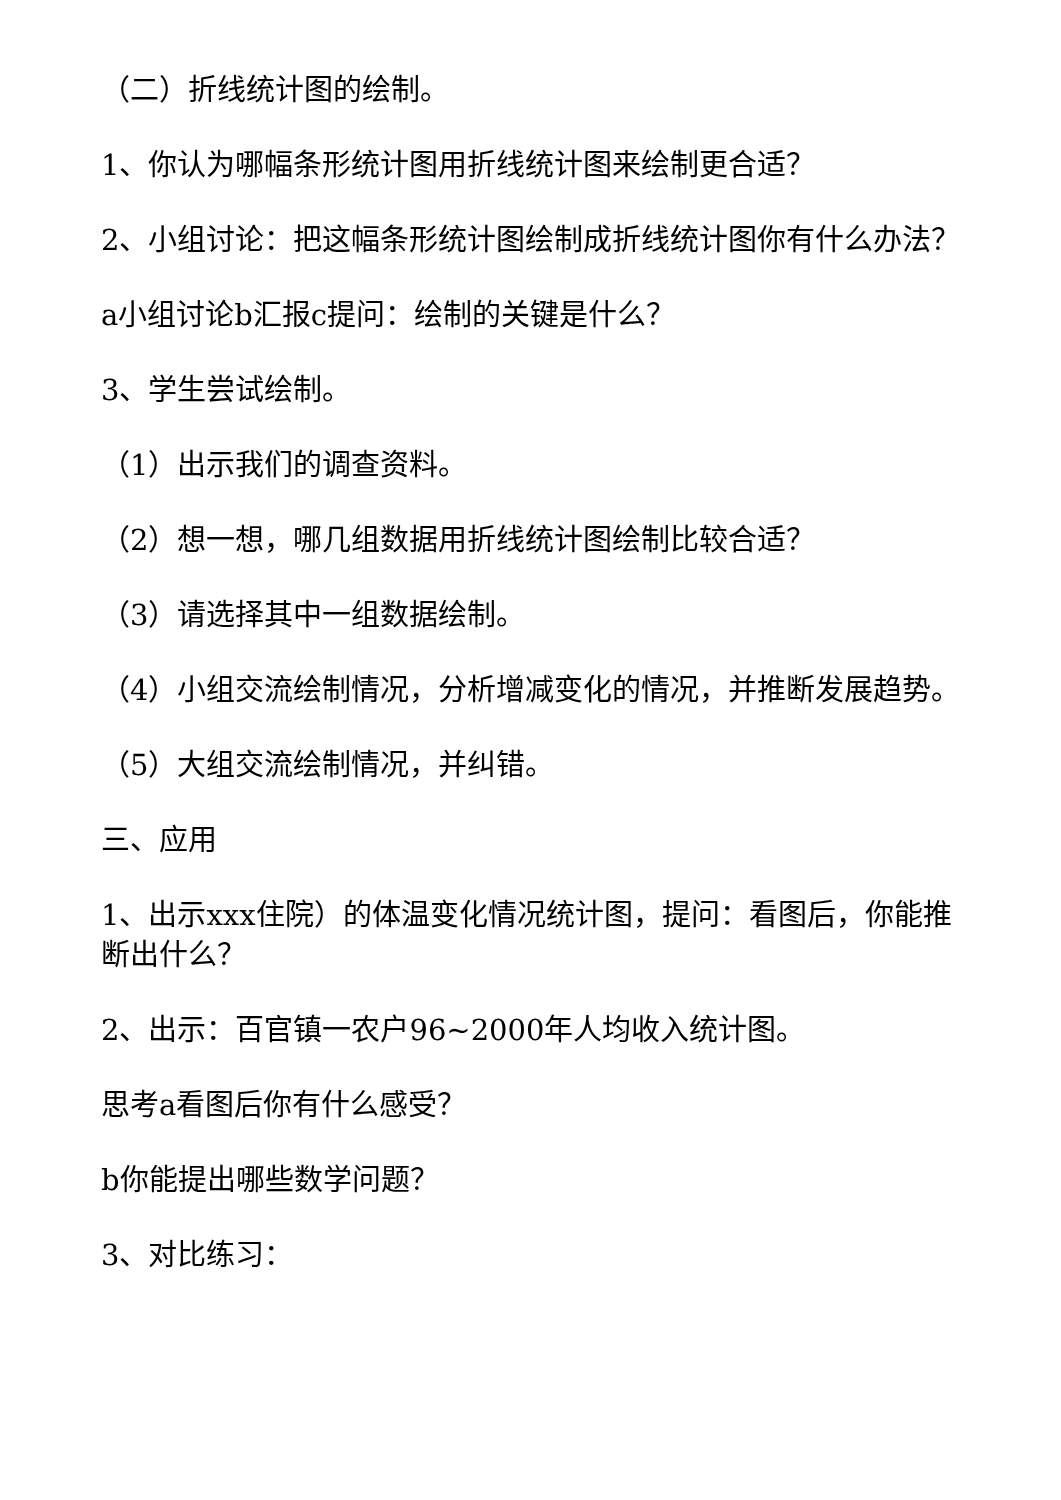（二）折线统计图的绘制。
1、你认为哪幅条形统计图用折线统计图来绘制更合适？
2、小组讨论：把这幅条形统计图绘制成折线统计图你有什么办法？
a小组讨论b汇报c提问：绘制的关键是什么？
3、学生尝试绘制。
（1）出示我们的调查资料。
（2）想一想，哪几组数据用折线统计图绘制比较合适？
（3）请选择其中一组数据绘制。
（4）小组交流绘制情况，分析增减变化的情况，并推断发展趋势。
（5）大组交流绘制情况，并纠错。
三、应用
1、出示xxx住院）的体温变化情况统计图，提问：看图后，你能推断出什么？
2、出示：百官镇一农户96~2000年人均收入统计图。
思考a看图后你有什么感受？
b你能提出哪些数学问题？
3、对比练习：